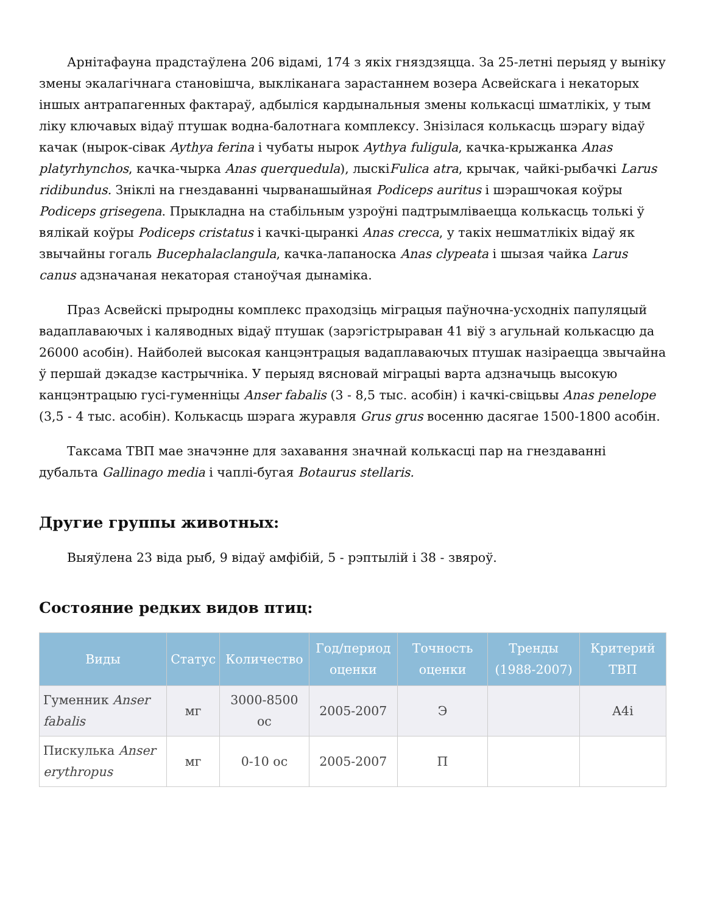Арнітафауна прадстаўлена 206 відамі, 174 з якіх гняздзяцца. За 25-летні перыяд у выніку змены экалагічнага становішча, выкліканага зарастаннем возера Асвейскага і некаторых іншых антрапагенных фактараў, адбыліся кардынальныя змены колькасці шматлікіх, у тым ліку ключавых відаў птушак водна-балотнага комплексу. Знізілася колькасць шэрагу відаў качак (нырок-сівак Aythya ferina і чубаты нырок Aythya fuligula, качка-крыжанка Anas platyrhynchos, качка-чырка Anas querquedula), лыскіFulica atra, крычак, чайкі-рыбачкі Larus ridibundus. Зніклі на гнездаванні чырванашыйная Podiceps auritus і шэрашчокая коўры Podiceps grisegena. Прыкладна на стабільным узроўні падтрымліваецца колькасць толькі ў вялікай коўры Podiceps cristatus і качкі-цыранкі Anas crecca, у такіх нешматлікіх відаў як звычайны гогаль Bucephalaclangula, качка-лапаноска Anas clypeata і шызая чайка Larus canus адзначаная некаторая станоўчая дынаміка.
Праз Асвейскі прыродны комплекс праходзіць міграцыя паўночна-усходніх папуляцый вадаплаваючых і каляводных відаў птушак (зарэгістрыраван 41 віў з агульнай колькасцю да 26000 асобін). Найболей высокая канцэнтрацыя вадаплаваючых птушак назіраецца звычайна ў першай дэкадзе кастрычніка. У перыяд вясновай міграцыі варта адзначыць высокую канцэнтрацыю гусі-гуменніцы Anser fabalis (3 - 8,5 тыс. асобін) і качкі-свіцьвы Anas penelope (3,5 - 4 тыс. асобін). Колькасць шэрага журавля Grus grus восенню дасягае 1500-1800 асобін.
Таксама ТВП мае значэнне для захавання значнай колькасці пар на гнездаванні дубальта Gallinago media і чаплі-бугая Botaurus stellaris.
Другие группы животных:
Выяўлена 23 віда рыб, 9 відаў амфібій, 5 - рэптылій і 38 - звяроў.
Состояние редких видов птиц:
| Виды | Статус | Количество | Год/период оценки | Точность оценки | Тренды (1988-2007) | Критерий ТВП |
| --- | --- | --- | --- | --- | --- | --- |
| Гуменник Anser fabalis | мг | 3000-8500 ос | 2005-2007 | Э | | A4i |
| Пискулька Anser erythropus | мг | 0-10 ос | 2005-2007 | П | | |